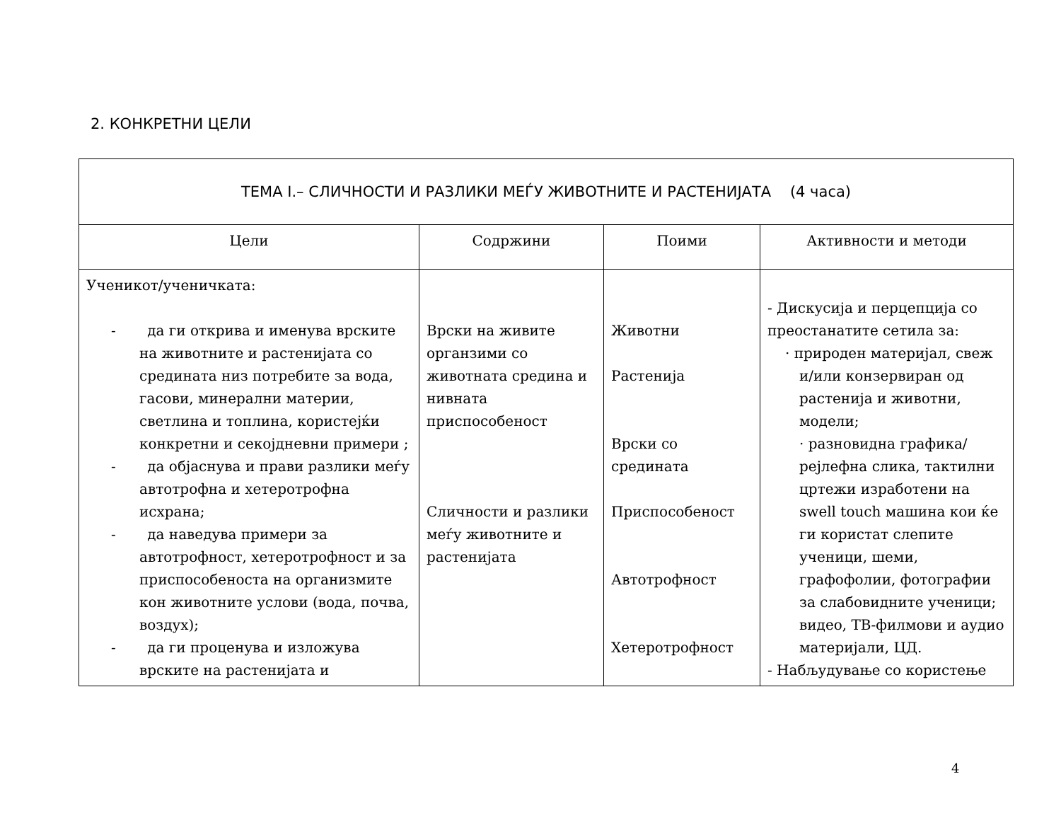2. КОНКРЕТНИ ЦЕЛИ
| ТЕМА I.– СЛИЧНОСТИ И РАЗЛИКИ МЕЃУ ЖИВОТНИТЕ И РАСТЕНИЈАТА (4 часа) | | | |
| --- | --- | --- | --- |
| Цели | Содржини | Поими | Активности и методи |
| Ученикот/ученичката: - да ги открива и именува врските на животните и растенијата со средината низ потребите за вода, гасови, минерални материи, светлина и топлина, користејќи конкретни и секојдневни примери ; - да објаснува и прави разлики меѓу автотрофна и хетеротрофна исхрана; - да наведува примери за автотрофност, хетеротрофност и за приспособеноста на организмите кон животните услови (вода, почва, воздух); - да ги проценува и изложува врските на растенијата и | Врски на живите органзими со животната средина и нивната приспособеност Сличности и разлики меѓу животните и растенијата | Животни Растенија Врски со средината Приспособеност Автотрофност Хетеротрофност | - Дискусија и перцепција со преостанатите сетила за: · природен материјал, свеж и/или конзервиран од растенија и животни, модели; · разновидна графика/рејлефна слика, тактилни цртежи изработени на swell touch машина кои ќе ги користат слепите ученици, шеми, графофолии, фотографии за слабовидните ученици; видео, ТВ-филмови и аудио материјали, ЦД. - Набљудување со користење |
4